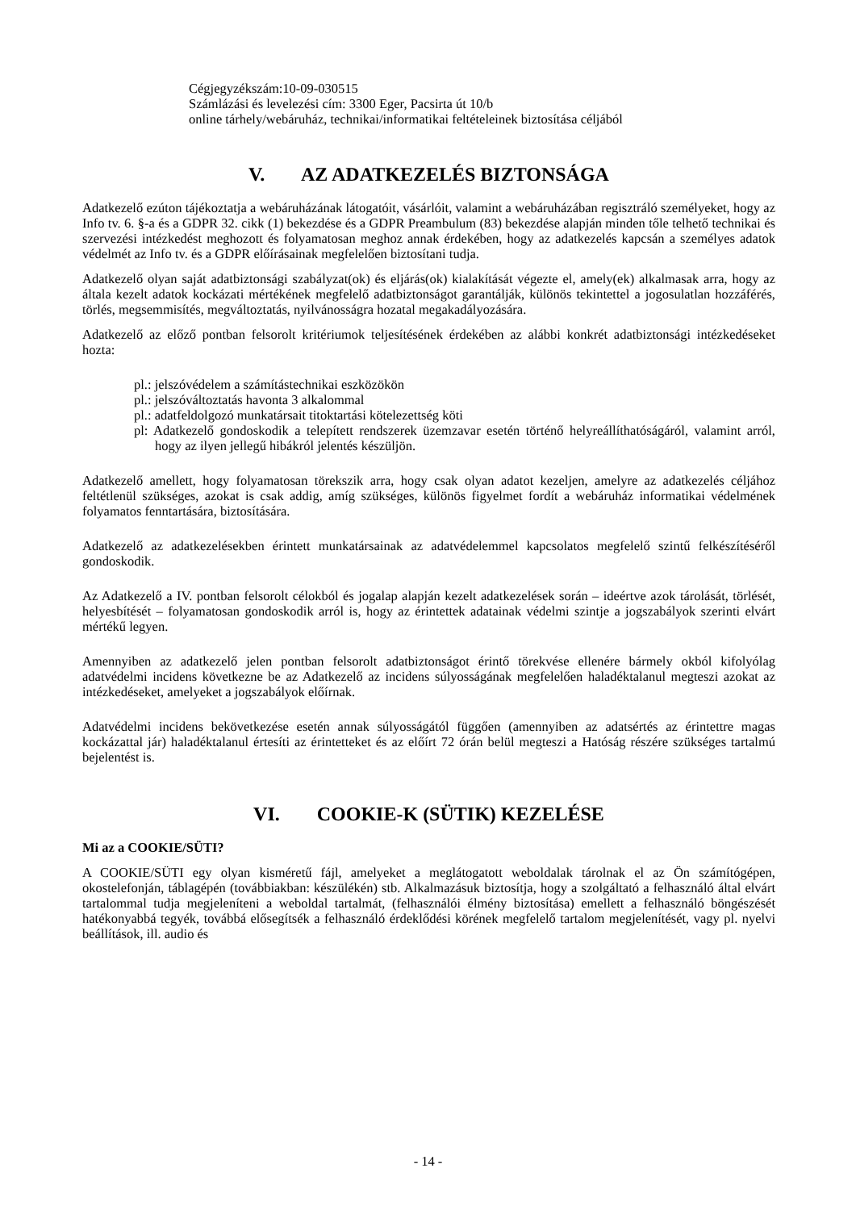Cégjegyzékszám:10-09-030515
Számlázási és levelezési cím: 3300 Eger, Pacsirta út 10/b
online tárhely/webáruház, technikai/informatikai feltételeinek biztosítása céljából
V. AZ ADATKEZELÉS BIZTONSÁGA
Adatkezelő ezúton tájékoztatja a webáruházának látogatóit, vásárlóit, valamint a webáruházában regisztráló személyeket, hogy az Info tv. 6. §-a és a GDPR 32. cikk (1) bekezdése és a GDPR Preambulum (83) bekezdése alapján minden tőle telhető technikai és szervezési intézkedést meghozott és folyamatosan meghoz annak érdekében, hogy az adatkezelés kapcsán a személyes adatok védelmét az Info tv. és a GDPR előírásainak megfelelően biztosítani tudja.
Adatkezelő olyan saját adatbiztonsági szabályzat(ok) és eljárás(ok) kialakítását végezte el, amely(ek) alkalmasak arra, hogy az általa kezelt adatok kockázati mértékének megfelelő adatbiztonságot garantálják, különös tekintettel a jogosulatlan hozzáférés, törlés, megsemmisítés, megváltoztatás, nyilvánosságra hozatal megakadályozására.
Adatkezelő az előző pontban felsorolt kritériumok teljesítésének érdekében az alábbi konkrét adatbiztonsági intézkedéseket hozta:
pl.: jelszóvédelem a számítástechnikai eszközökön
pl.: jelszóváltoztatás havonta 3 alkalommal
pl.: adatfeldolgozó munkatársait titoktartási kötelezettség köti
pl: Adatkezelő gondoskodik a telepített rendszerek üzemzavar esetén történő helyreállíthatóságáról, valamint arról, hogy az ilyen jellegű hibákról jelentés készüljön.
Adatkezelő amellett, hogy folyamatosan törekszik arra, hogy csak olyan adatot kezeljen, amelyre az adatkezelés céljához feltétlenül szükséges, azokat is csak addig, amíg szükséges, különös figyelmet fordít a webáruház informatikai védelmének folyamatos fenntartására, biztosítására.
Adatkezelő az adatkezelésekben érintett munkatársainak az adatvédelemmel kapcsolatos megfelelő szintű felkészítéséről gondoskodik.
Az Adatkezelő a IV. pontban felsorolt célokból és jogalap alapján kezelt adatkezelések során – ideértve azok tárolását, törlését, helyesbítését – folyamatosan gondoskodik arról is, hogy az érintettek adatainak védelmi szintje a jogszabályok szerinti elvárt mértékű legyen.
Amennyiben az adatkezelő jelen pontban felsorolt adatbiztonságot érintő törekvése ellenére bármely okból kifolyólag adatvédelmi incidens következne be az Adatkezelő az incidens súlyosságának megfelelően haladéktalanul megteszi azokat az intézkedéseket, amelyeket a jogszabályok előírnak.
Adatvédelmi incidens bekövetkezése esetén annak súlyosságától függően (amennyiben az adatsértés az érintettre magas kockázattal jár) haladéktalanul értesíti az érintetteket és az előírt 72 órán belül megteszi a Hatóság részére szükséges tartalmú bejelentést is.
VI. COOKIE-K (SÜTIK) KEZELÉSE
Mi az a COOKIE/SÜTI?
A COOKIE/SÜTI egy olyan kisméretű fájl, amelyeket a meglátogatott weboldalak tárolnak el az Ön számítógépen, okostelefonján, táblagépén (továbbiakban: készülékén) stb. Alkalmazásuk biztosítja, hogy a szolgáltató a felhasználó által elvárt tartalommal tudja megjeleníteni a weboldal tartalmát, (felhasználói élmény biztosítása) emellett a felhasználó böngészését hatékonyabbá tegyék, továbbá elősegítsék a felhasználó érdeklődési körének megfelelő tartalom megjelenítését, vagy pl. nyelvi beállítások, ill. audio és
- 14 -